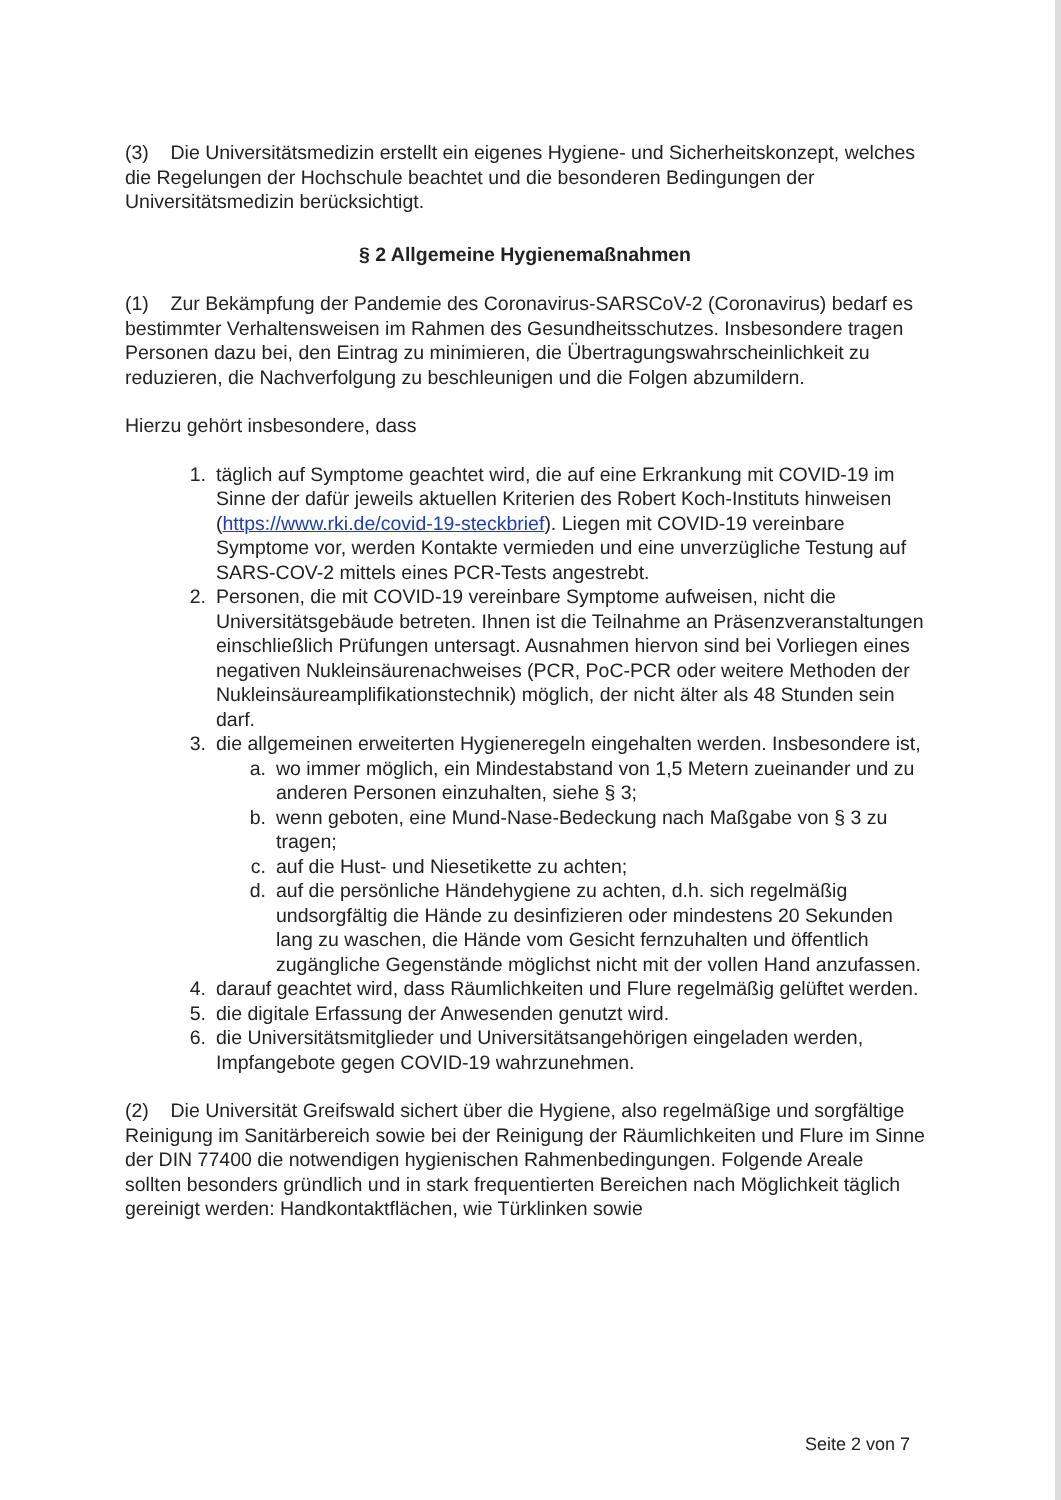(3) Die Universitätsmedizin erstellt ein eigenes Hygiene- und Sicherheitskonzept, welches die Regelungen der Hochschule beachtet und die besonderen Bedingungen der Universitätsmedizin berücksichtigt.
§ 2 Allgemeine Hygienemaßnahmen
(1) Zur Bekämpfung der Pandemie des Coronavirus-SARSCoV-2 (Coronavirus) bedarf es bestimmter Verhaltensweisen im Rahmen des Gesundheitsschutzes. Insbesondere tragen Personen dazu bei, den Eintrag zu minimieren, die Übertragungswahrscheinlichkeit zu reduzieren, die Nachverfolgung zu beschleunigen und die Folgen abzumildern.
Hierzu gehört insbesondere, dass
1. täglich auf Symptome geachtet wird, die auf eine Erkrankung mit COVID-19 im Sinne der dafür jeweils aktuellen Kriterien des Robert Koch-Instituts hinweisen (https://www.rki.de/covid-19-steckbrief). Liegen mit COVID-19 vereinbare Symptome vor, werden Kontakte vermieden und eine unverzügliche Testung auf SARS-COV-2 mittels eines PCR-Tests angestrebt.
2. Personen, die mit COVID-19 vereinbare Symptome aufweisen, nicht die Universitätsgebäude betreten. Ihnen ist die Teilnahme an Präsenzveranstaltungen einschließlich Prüfungen untersagt. Ausnahmen hiervon sind bei Vorliegen eines negativen Nukleinsäurenachweises (PCR, PoC-PCR oder weitere Methoden der Nukleinsäureamplifikationstechnik) möglich, der nicht älter als 48 Stunden sein darf.
3. die allgemeinen erweiterten Hygieneregeln eingehalten werden. Insbesondere ist,
a. wo immer möglich, ein Mindestabstand von 1,5 Metern zueinander und zu anderen Personen einzuhalten, siehe § 3;
b. wenn geboten, eine Mund-Nase-Bedeckung nach Maßgabe von § 3 zu tragen;
c. auf die Hust- und Niesetikette zu achten;
d. auf die persönliche Händehygiene zu achten, d.h. sich regelmäßig undsorgfältig die Hände zu desinfizieren oder mindestens 20 Sekunden lang zu waschen, die Hände vom Gesicht fernzuhalten und öffentlich zugängliche Gegenstände möglichst nicht mit der vollen Hand anzufassen.
4. darauf geachtet wird, dass Räumlichkeiten und Flure regelmäßig gelüftet werden.
5. die digitale Erfassung der Anwesenden genutzt wird.
6. die Universitätsmitglieder und Universitätsangehörigen eingeladen werden, Impfangebote gegen COVID-19 wahrzunehmen.
(2) Die Universität Greifswald sichert über die Hygiene, also regelmäßige und sorgfältige Reinigung im Sanitärbereich sowie bei der Reinigung der Räumlichkeiten und Flure im Sinne der DIN 77400 die notwendigen hygienischen Rahmenbedingungen. Folgende Areale sollten besonders gründlich und in stark frequentierten Bereichen nach Möglichkeit täglich gereinigt werden: Handkontaktflächen, wie Türklinken sowie
Seite 2 von 7